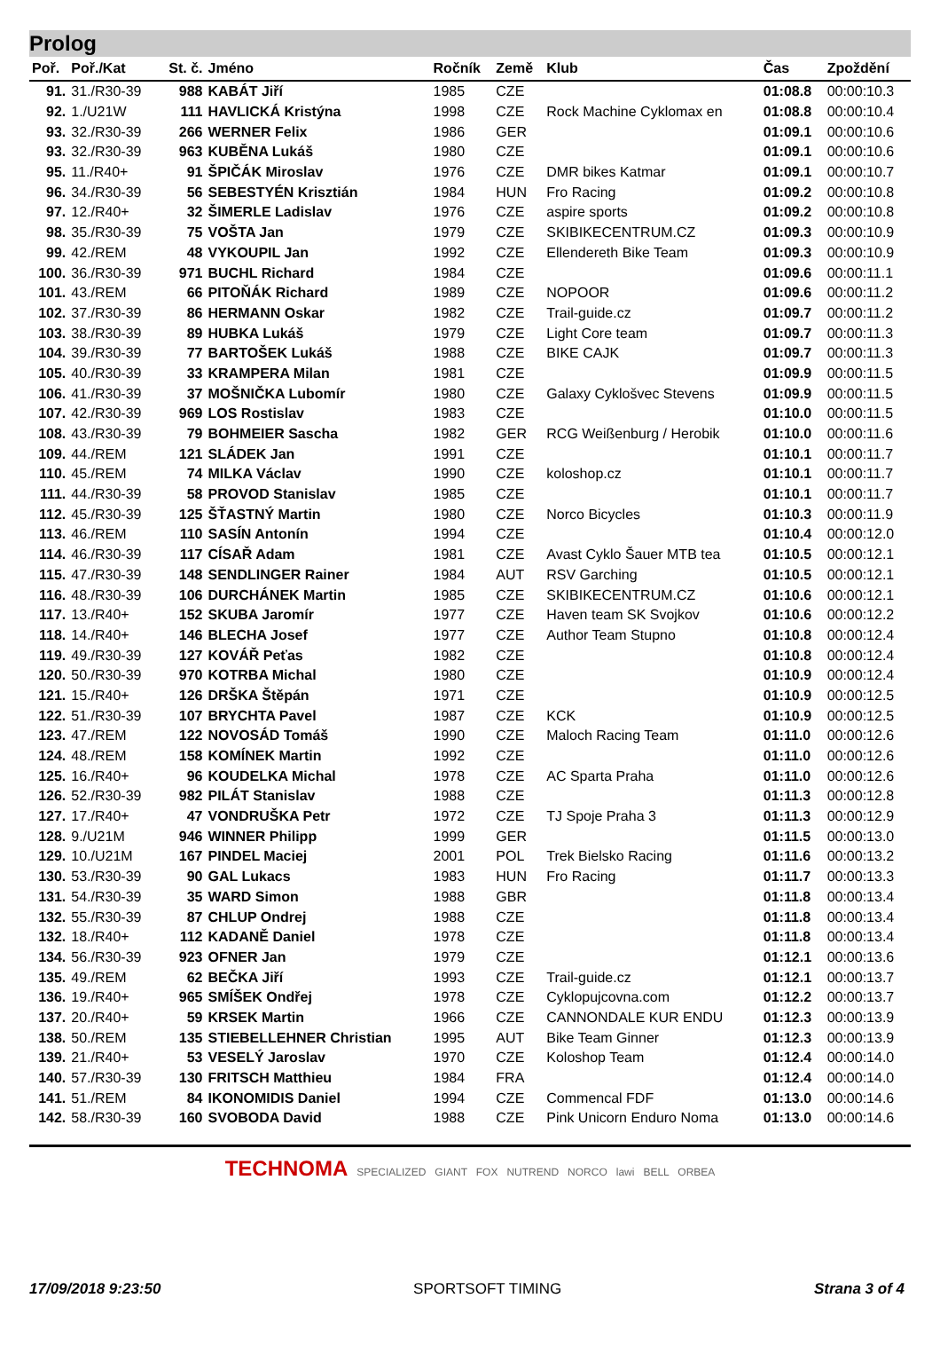Prolog
| Poř. | Poř./Kat | St. č. | Jméno | Ročník | Země | Klub | Čas | Zpoždění |
| --- | --- | --- | --- | --- | --- | --- | --- | --- |
| 91. | 31./R30-39 | 988 | KABÁT Jiří | 1985 | CZE | | 01:08.8 | 00:00:10.3 |
| 92. | 1./U21W | 111 | HAVLICKÁ Kristýna | 1998 | CZE | Rock Machine Cyklomax en | 01:08.8 | 00:00:10.4 |
| 93. | 32./R30-39 | 266 | WERNER Felix | 1986 | GER | | 01:09.1 | 00:00:10.6 |
| 93. | 32./R30-39 | 963 | KUBĚNA Lukáš | 1980 | CZE | | 01:09.1 | 00:00:10.6 |
| 95. | 11./R40+ | 91 | ŠPIČÁK Miroslav | 1976 | CZE | DMR bikes Katmar | 01:09.1 | 00:00:10.7 |
| 96. | 34./R30-39 | 56 | SEBESTYÉN Krisztián | 1984 | HUN | Fro Racing | 01:09.2 | 00:00:10.8 |
| 97. | 12./R40+ | 32 | ŠIMERLE Ladislav | 1976 | CZE | aspire sports | 01:09.2 | 00:00:10.8 |
| 98. | 35./R30-39 | 75 | VOŠTA Jan | 1979 | CZE | SKIBIKECENTRUM.CZ | 01:09.3 | 00:00:10.9 |
| 99. | 42./REM | 48 | VYKOUPIL Jan | 1992 | CZE | Ellendereth Bike Team | 01:09.3 | 00:00:10.9 |
| 100. | 36./R30-39 | 971 | BUCHL Richard | 1984 | CZE | | 01:09.6 | 00:00:11.1 |
| 101. | 43./REM | 66 | PITOŇÁK Richard | 1989 | CZE | NOPOOR | 01:09.6 | 00:00:11.2 |
| 102. | 37./R30-39 | 86 | HERMANN Oskar | 1982 | CZE | Trail-guide.cz | 01:09.7 | 00:00:11.2 |
| 103. | 38./R30-39 | 89 | HUBKA Lukáš | 1979 | CZE | Light Core team | 01:09.7 | 00:00:11.3 |
| 104. | 39./R30-39 | 77 | BARTOŠEK Lukáš | 1988 | CZE | BIKE CAJK | 01:09.7 | 00:00:11.3 |
| 105. | 40./R30-39 | 33 | KRAMPERA Milan | 1981 | CZE | | 01:09.9 | 00:00:11.5 |
| 106. | 41./R30-39 | 37 | MOŠNIČKA Lubomír | 1980 | CZE | Galaxy Cyklošvec Stevens | 01:09.9 | 00:00:11.5 |
| 107. | 42./R30-39 | 969 | LOS Rostislav | 1983 | CZE | | 01:10.0 | 00:00:11.5 |
| 108. | 43./R30-39 | 79 | BOHMEIER Sascha | 1982 | GER | RCG Weißenburg / Herobik | 01:10.0 | 00:00:11.6 |
| 109. | 44./REM | 121 | SLÁDEK Jan | 1991 | CZE | | 01:10.1 | 00:00:11.7 |
| 110. | 45./REM | 74 | MILKA Václav | 1990 | CZE | koloshop.cz | 01:10.1 | 00:00:11.7 |
| 111. | 44./R30-39 | 58 | PROVOD Stanislav | 1985 | CZE | | 01:10.1 | 00:00:11.7 |
| 112. | 45./R30-39 | 125 | ŠŤASTNÝ Martin | 1980 | CZE | Norco Bicycles | 01:10.3 | 00:00:11.9 |
| 113. | 46./REM | 110 | SASÍN Antonín | 1994 | CZE | | 01:10.4 | 00:00:12.0 |
| 114. | 46./R30-39 | 117 | CÍSAŘ Adam | 1981 | CZE | Avast Cyklo Šauer MTB tea | 01:10.5 | 00:00:12.1 |
| 115. | 47./R30-39 | 148 | SENDLINGER Rainer | 1984 | AUT | RSV Garching | 01:10.5 | 00:00:12.1 |
| 116. | 48./R30-39 | 106 | DURCHÁNEK Martin | 1985 | CZE | SKIBIKECENTRUM.CZ | 01:10.6 | 00:00:12.1 |
| 117. | 13./R40+ | 152 | SKUBA Jaromír | 1977 | CZE | Haven team SK Svojkov | 01:10.6 | 00:00:12.2 |
| 118. | 14./R40+ | 146 | BLECHA Josef | 1977 | CZE | Author Team Stupno | 01:10.8 | 00:00:12.4 |
| 119. | 49./R30-39 | 127 | KOVÁŘ Peťas | 1982 | CZE | | 01:10.8 | 00:00:12.4 |
| 120. | 50./R30-39 | 970 | KOTRBA Michal | 1980 | CZE | | 01:10.9 | 00:00:12.4 |
| 121. | 15./R40+ | 126 | DRŠKA Štěpán | 1971 | CZE | | 01:10.9 | 00:00:12.5 |
| 122. | 51./R30-39 | 107 | BRYCHTA Pavel | 1987 | CZE | KCK | 01:10.9 | 00:00:12.5 |
| 123. | 47./REM | 122 | NOVOSÁD Tomáš | 1990 | CZE | Maloch Racing Team | 01:11.0 | 00:00:12.6 |
| 124. | 48./REM | 158 | KOMÍNEK Martin | 1992 | CZE | | 01:11.0 | 00:00:12.6 |
| 125. | 16./R40+ | 96 | KOUDELKA Michal | 1978 | CZE | AC Sparta Praha | 01:11.0 | 00:00:12.6 |
| 126. | 52./R30-39 | 982 | PILÁT Stanislav | 1988 | CZE | | 01:11.3 | 00:00:12.8 |
| 127. | 17./R40+ | 47 | VONDRUŠKA Petr | 1972 | CZE | TJ Spoje Praha 3 | 01:11.3 | 00:00:12.9 |
| 128. | 9./U21M | 946 | WINNER Philipp | 1999 | GER | | 01:11.5 | 00:00:13.0 |
| 129. | 10./U21M | 167 | PINDEL Maciej | 2001 | POL | Trek Bielsko Racing | 01:11.6 | 00:00:13.2 |
| 130. | 53./R30-39 | 90 | GAL Lukacs | 1983 | HUN | Fro Racing | 01:11.7 | 00:00:13.3 |
| 131. | 54./R30-39 | 35 | WARD Simon | 1988 | GBR | | 01:11.8 | 00:00:13.4 |
| 132. | 55./R30-39 | 87 | CHLUP Ondrej | 1988 | CZE | | 01:11.8 | 00:00:13.4 |
| 132. | 18./R40+ | 112 | KADANĚ Daniel | 1978 | CZE | | 01:11.8 | 00:00:13.4 |
| 134. | 56./R30-39 | 923 | OFNER Jan | 1979 | CZE | | 01:12.1 | 00:00:13.6 |
| 135. | 49./REM | 62 | BEČKA Jiří | 1993 | CZE | Trail-guide.cz | 01:12.1 | 00:00:13.7 |
| 136. | 19./R40+ | 965 | SMÍŠEK Ondřej | 1978 | CZE | Cyklopujcovna.com | 01:12.2 | 00:00:13.7 |
| 137. | 20./R40+ | 59 | KRSEK Martin | 1966 | CZE | CANNONDALE KUR ENDU | 01:12.3 | 00:00:13.9 |
| 138. | 50./REM | 135 | STIEBELLEHNER Christian | 1995 | AUT | Bike Team Ginner | 01:12.3 | 00:00:13.9 |
| 139. | 21./R40+ | 53 | VESELÝ Jaroslav | 1970 | CZE | Koloshop Team | 01:12.4 | 00:00:14.0 |
| 140. | 57./R30-39 | 130 | FRITSCH Matthieu | 1984 | FRA | | 01:12.4 | 00:00:14.0 |
| 141. | 51./REM | 84 | IKONOMIDIS Daniel | 1994 | CZE | Commencal FDF | 01:13.0 | 00:00:14.6 |
| 142. | 58./R30-39 | 160 | SVOBODA David | 1988 | CZE | Pink Unicorn Enduro Noma | 01:13.0 | 00:00:14.6 |
TECHNOMA SPECIALIZED GIANT FOX NUTREND NORCO lawi BELL ORBEA
17/09/2018 9:23:50 SPORTSOFT TIMING Strana 3 of 4